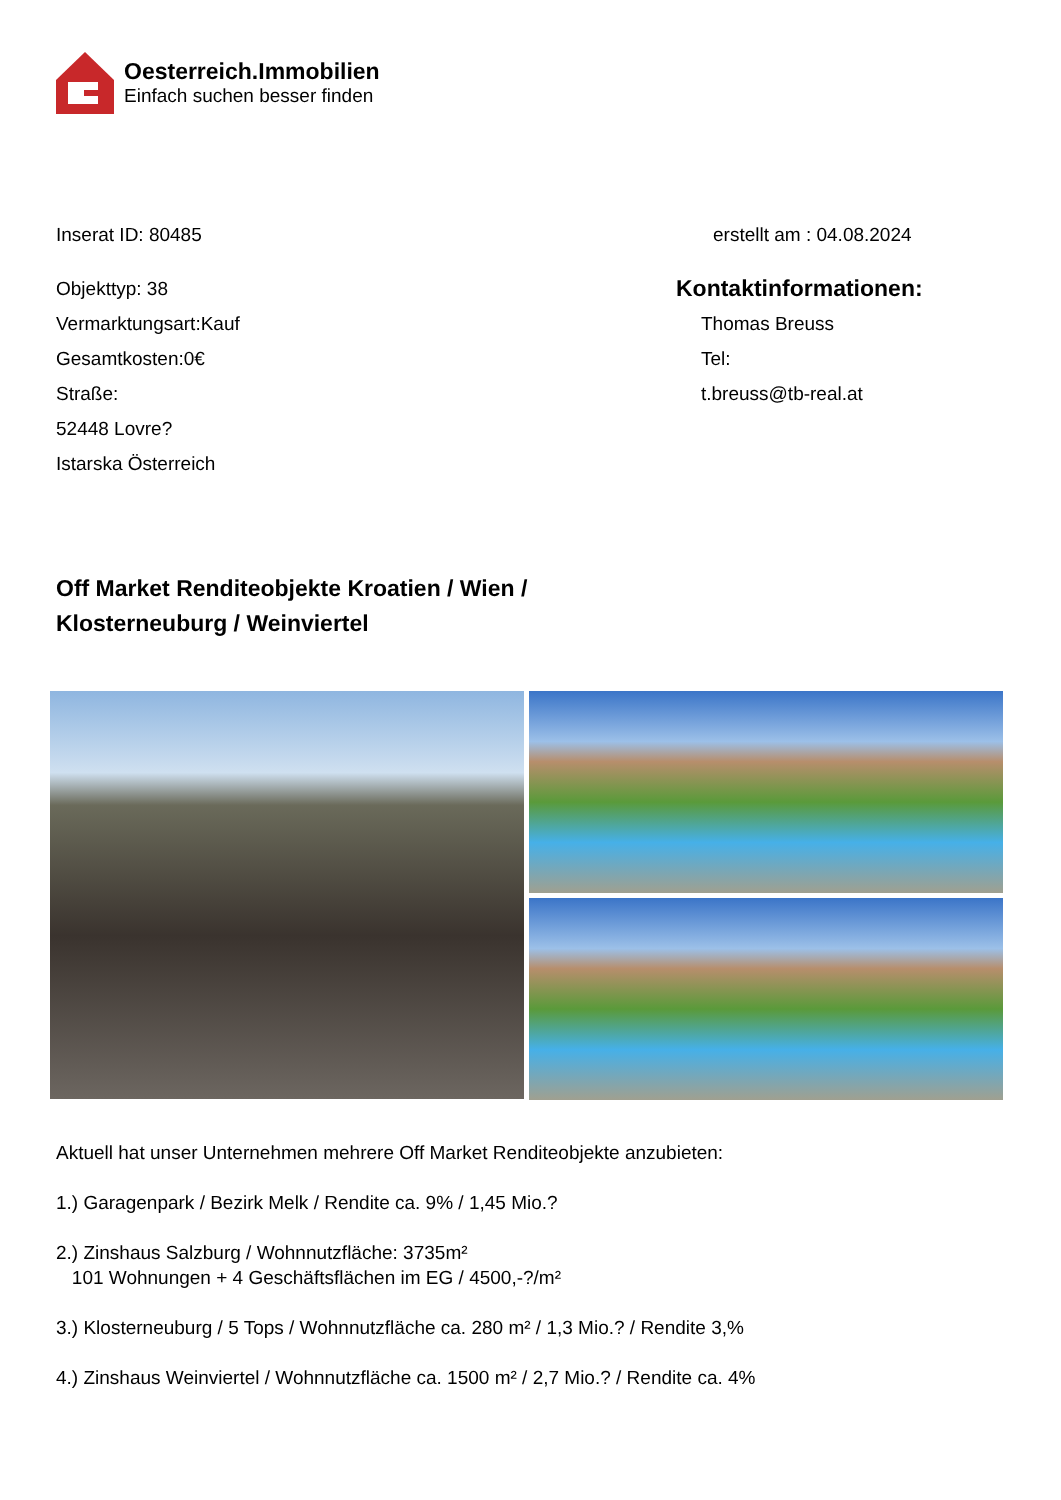Oesterreich.Immobilien
Einfach suchen besser finden
Inserat ID: 80485 erstellt am : 04.08.2024
Objekttyp: 38
Vermarktungsart:Kauf
Gesamtkosten:0€
Straße:
52448 Lovre?
Istarska Österreich
Kontaktinformationen:
Thomas Breuss
Tel:
t.breuss@tb-real.at
Off Market Renditeobjekte Kroatien / Wien / Klosterneuburg / Weinviertel
Aktuell hat unser Unternehmen mehrere Off Market Renditeobjekte anzubieten:
1.) Garagenpark / Bezirk Melk / Rendite ca. 9% / 1,45 Mio.?
2.) Zinshaus Salzburg / Wohnnutzfläche: 3735m²
101 Wohnungen + 4 Geschäftsflächen im EG / 4500,-?/m²
3.) Klosterneuburg / 5 Tops / Wohnnutzfläche ca. 280 m² / 1,3 Mio.? / Rendite 3,%
4.) Zinshaus Weinviertel / Wohnnutzfläche ca. 1500 m² / 2,7 Mio.? / Rendite ca. 4%